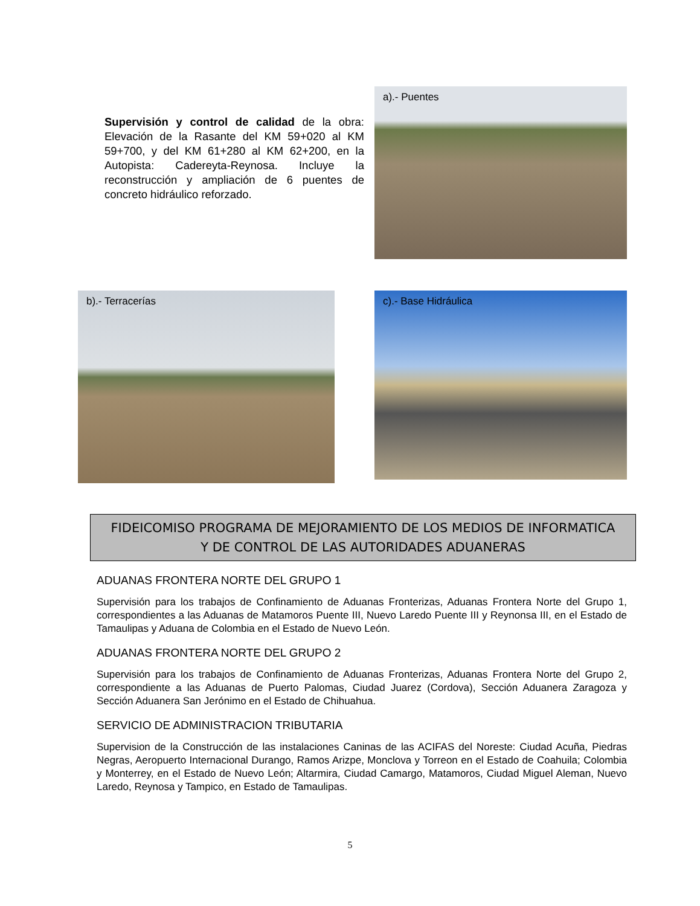Supervisión y control de calidad de la obra: Elevación de la Rasante del KM 59+020 al KM 59+700, y del KM 61+280 al KM 62+200, en la Autopista: Cadereyta-Reynosa. Incluye la reconstrucción y ampliación de 6 puentes de concreto hidráulico reforzado.
a).- Puentes
b).- Terracerías c).- Base Hidráulica
FIDEICOMISO PROGRAMA DE MEJORAMIENTO DE LOS MEDIOS DE INFORMATICA
Y DE CONTROL DE LAS AUTORIDADES ADUANERAS
ADUANAS FRONTERA NORTE DEL GRUPO 1
Supervisión para los trabajos de Confinamiento de Aduanas Fronterizas, Aduanas Frontera Norte del Grupo 1, correspondientes a las Aduanas de Matamoros Puente III, Nuevo Laredo Puente III y Reynonsa III, en el Estado de Tamaulipas y Aduana de Colombia en el Estado de Nuevo León.
ADUANAS FRONTERA NORTE DEL GRUPO 2
Supervisión para los trabajos de Confinamiento de Aduanas Fronterizas, Aduanas Frontera Norte del Grupo 2, correspondiente a las Aduanas de Puerto Palomas, Ciudad Juarez (Cordova), Sección Aduanera Zaragoza y Sección Aduanera San Jerónimo en el Estado de Chihuahua.
SERVICIO DE ADMINISTRACION TRIBUTARIA
Supervision de la Construcción de las instalaciones Caninas de las ACIFAS del Noreste: Ciudad Acuña, Piedras Negras, Aeropuerto Internacional Durango, Ramos Arizpe, Monclova y Torreon en el Estado de Coahuila; Colombia y Monterrey, en el Estado de Nuevo León; Altarmira, Ciudad Camargo, Matamoros, Ciudad Miguel Aleman, Nuevo Laredo, Reynosa y Tampico, en Estado de Tamaulipas.
5